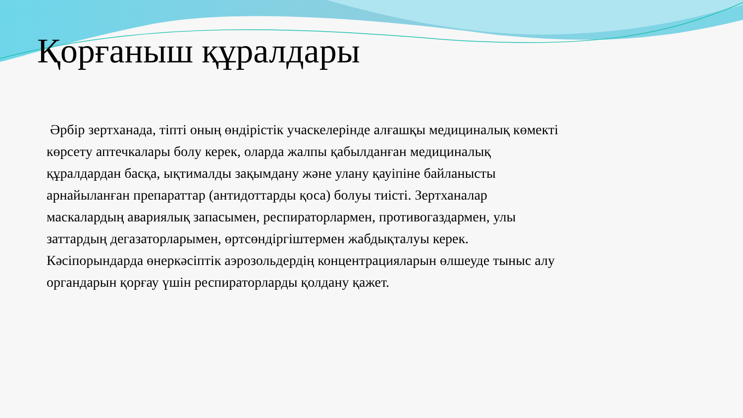Қорғаныш құралдары
Әрбір зертханада, тіпті оның өндірістік учаскелерінде алғашқы медициналық көмекті көрсету аптечкалары болу керек, оларда жалпы қабылданған медициналық құралдардан басқа, ықтималды зақымдану және улану қауіпіне байланысты арнайыланған препараттар (антидоттарды қоса) болуы тиісті. Зертханалар маскалардың авариялық запасымен, респираторлармен, противогаздармен, улы заттардың дегазаторларымен, өртсөндіргіштермен жабдықталуы керек.
Кәсіпорындарда өнеркәсіптік аэрозольдердің концентрацияларын өлшеуде тыныс алу органдарын қорғау үшін респираторларды қолдану қажет.